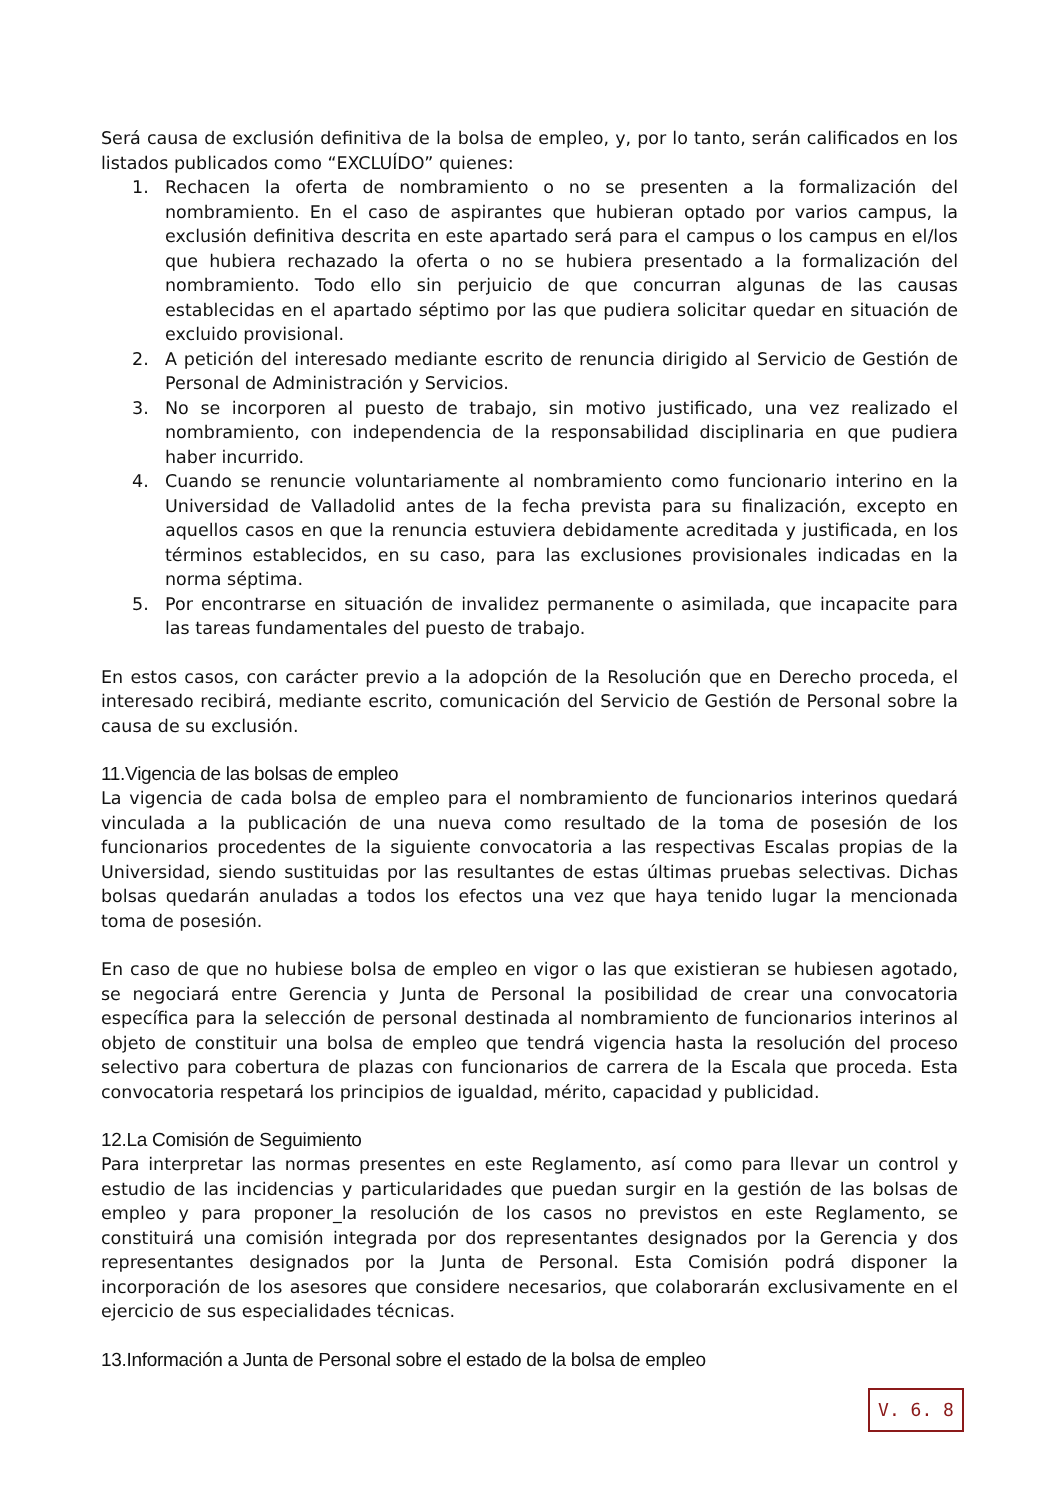Será causa de exclusión definitiva de la bolsa de empleo, y, por lo tanto, serán calificados en los listados publicados como “EXCLUÍDO” quienes:
1. Rechacen la oferta de nombramiento o no se presenten a la formalización del nombramiento. En el caso de aspirantes que hubieran optado por varios campus, la exclusión definitiva descrita en este apartado será para el campus o los campus en el/los que hubiera rechazado la oferta o no se hubiera presentado a la formalización del nombramiento. Todo ello sin perjuicio de que concurran algunas de las causas establecidas en el apartado séptimo por las que pudiera solicitar quedar en situación de excluido provisional.
2. A petición del interesado mediante escrito de renuncia dirigido al Servicio de Gestión de Personal de Administración y Servicios.
3. No se incorporen al puesto de trabajo, sin motivo justificado, una vez realizado el nombramiento, con independencia de la responsabilidad disciplinaria en que pudiera haber incurrido.
4. Cuando se renuncie voluntariamente al nombramiento como funcionario interino en la Universidad de Valladolid antes de la fecha prevista para su finalización, excepto en aquellos casos en que la renuncia estuviera debidamente acreditada y justificada, en los términos establecidos, en su caso, para las exclusiones provisionales indicadas en la norma séptima.
5. Por encontrarse en situación de invalidez permanente o asimilada, que incapacite para las tareas fundamentales del puesto de trabajo.
En estos casos, con carácter previo a la adopción de la Resolución que en Derecho proceda, el interesado recibirá, mediante escrito, comunicación del Servicio de Gestión de Personal sobre la causa de su exclusión.
11.Vigencia de las bolsas de empleo
La vigencia de cada bolsa de empleo para el nombramiento de funcionarios interinos quedará vinculada a la publicación de una nueva como resultado de la toma de posesión de los funcionarios procedentes de la siguiente convocatoria a las respectivas Escalas propias de la Universidad, siendo sustituidas por las resultantes de estas últimas pruebas selectivas. Dichas bolsas quedarán anuladas a todos los efectos una vez que haya tenido lugar la mencionada toma de posesión.
En caso de que no hubiese bolsa de empleo en vigor o las que existieran se hubiesen agotado, se negociará entre Gerencia y Junta de Personal la posibilidad de crear una convocatoria específica para la selección de personal destinada al nombramiento de funcionarios interinos al objeto de constituir una bolsa de empleo que tendrá vigencia hasta la resolución del proceso selectivo para cobertura de plazas con funcionarios de carrera de la Escala que proceda. Esta convocatoria respetará los principios de igualdad, mérito, capacidad y publicidad.
12.La Comisión de Seguimiento
Para interpretar las normas presentes en este Reglamento, así como para llevar un control y estudio de las incidencias y particularidades que puedan surgir en la gestión de las bolsas de empleo y para proponer_la resolución de los casos no previstos en este Reglamento, se constituirá una comisión integrada por dos representantes designados por la Gerencia y dos representantes designados por la Junta de Personal. Esta Comisión podrá disponer la incorporación de los asesores que considere necesarios, que colaborarán exclusivamente en el ejercicio de sus especialidades técnicas.
13.Información a Junta de Personal sobre el estado de la bolsa de empleo
V. 6. 8